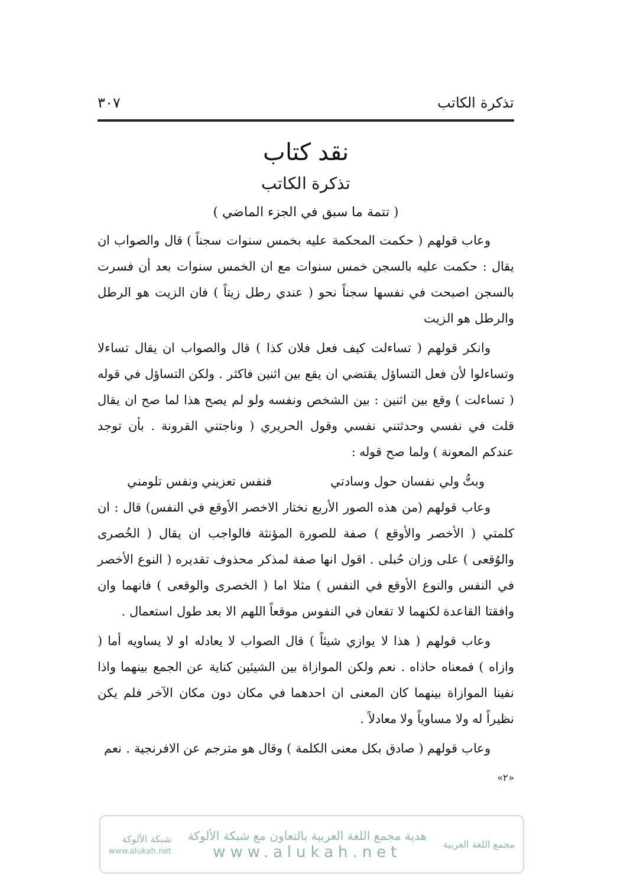تذكرة الكاتب ٣٠٧
نقد كتاب
تذكرة الكاتب
( تتمة ما سبق في الجزء الماضي )
وعاب قولهم ( حكمت المحكمة عليه بخمس سنوات سجناً ) قال والصواب ان يقال : حكمت عليه بالسجن خمس سنوات مع ان الخمس سنوات بعد أن فسرت بالسجن اصبحت في نفسها سجناً نحو ( عندي رطل زيتاً ) فان الزيت هو الرطل والرطل هو الزيت
وانكر قولهم ( تساءلت كيف فعل فلان كذا ) قال والصواب ان يقال تساءلا وتساءلوا لأن فعل التساؤل يقتضي ان يقع بين اثنين فاكثر . ولكن التساؤل في قوله ( تساءلت ) وقع بين اثنين : بين الشخص ونفسه ولو لم يصح هذا لما صح ان يقال قلت في نفسي وحدثتني نفسي وقول الحريري ( وناجتني القرونة . بأن توجد عندكم المعونة ) ولما صح قوله :
وبتُّ ولي نفسان حول وسادتي فنفس تعزيني ونفس تلومني
وعاب قولهم (من هذه الصور الأربع نختار الاخصر الأوقع في النفس) قال : ان كلمتي ( الأخصر والأوقع ) صفة للصورة المؤنثة فالواجب ان يقال ( الخُصرى والوُقعى ) على وزان حُبلى . اقول انها صفة لمذكر محذوف تقديره ( النوع الأخصر في النفس والنوع الأوقع في النفس ) مثلا اما ( الخصرى والوقعى ) فانهما وان وافقتا القاعدة لكنهما لا تقعان في النفوس موقعاً اللهم الا بعد طول استعمال .
وعاب قولهم ( هذا لا يوازي شيئاً ) قال الصواب لا يعادله او لا يساويه أما ( وازاه ) فمعناه حاذاه . نعم ولكن الموازاة بين الشيئين كناية عن الجمع بينهما واذا نفينا الموازاة بينهما كان المعنى ان احدهما في مكان دون مكان الآخر فلم يكن نظيراً له ولا مساوياً ولا معادلاً .
وعاب قولهم ( صادق بكل معنى الكلمة ) وقال هو مترجم عن الافرنجية . نعم
«٢»
مجمع اللغة العربية
هدية مجمع اللغة العربية بالتعاون مع شبكة الألوكة
www.alukah.net
شبكة الألوكة
www.alukah.net